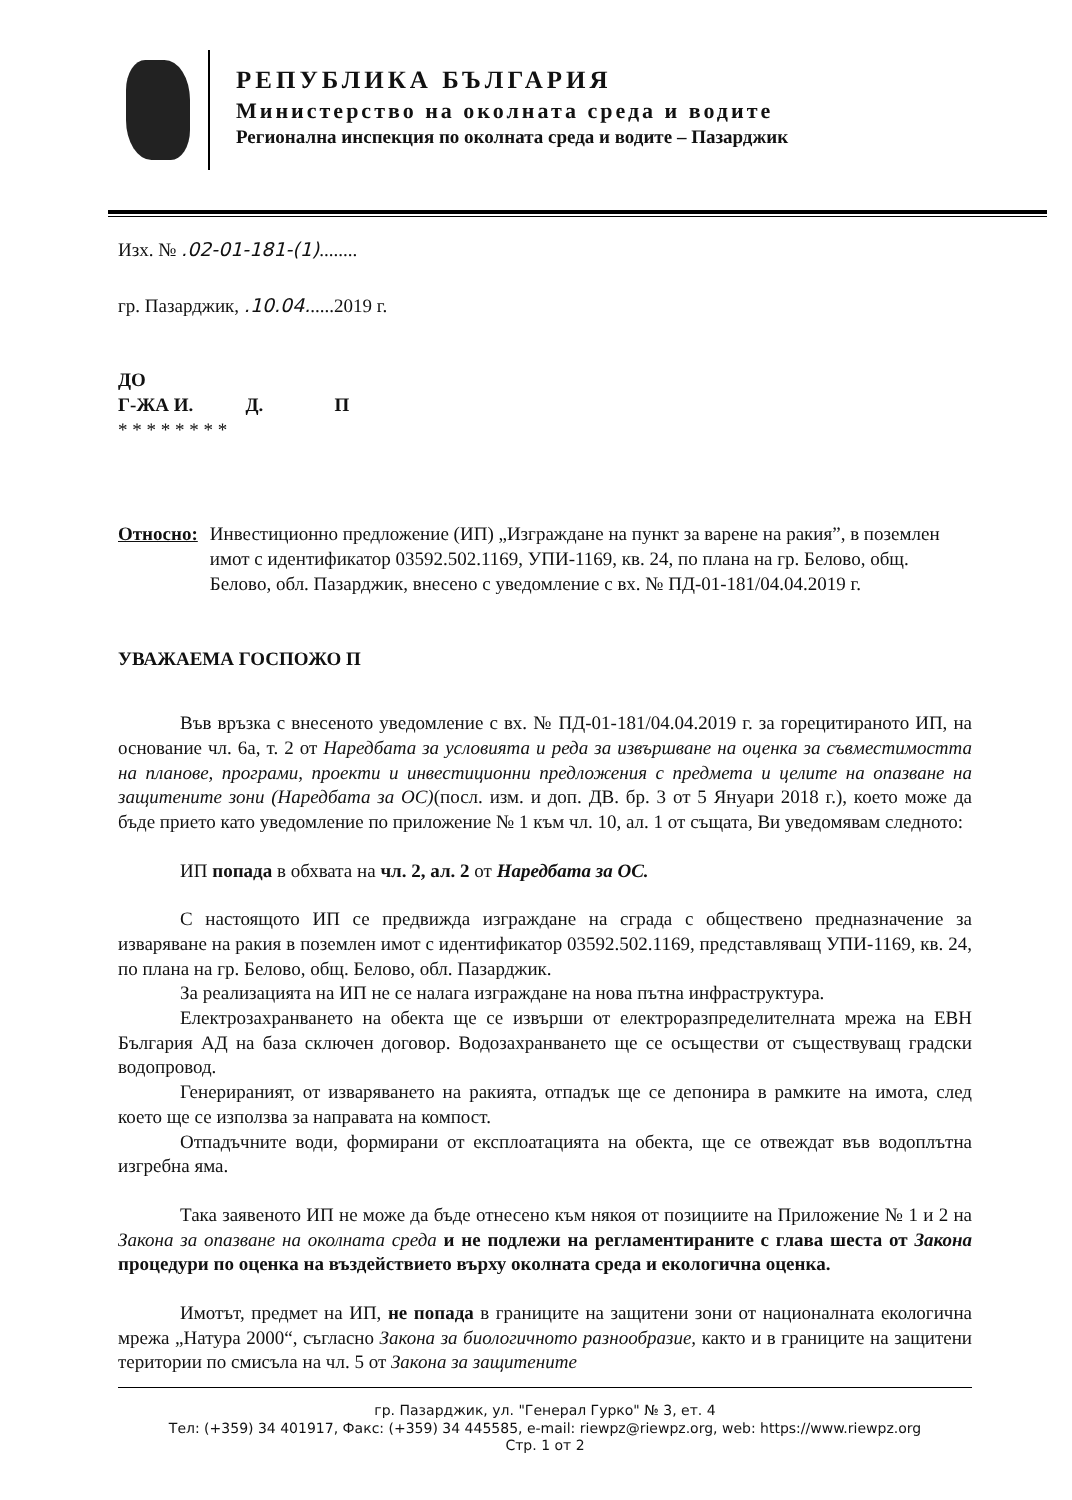РЕПУБЛИКА БЪЛГАРИЯ
Министерство на околната среда и водите
Регионална инспекция по околната среда и водите – Пазарджик
Изх. № .02-01-181-(1)........
гр. Пазарджик, .10.04......2019 г.
ДО
Г-ЖА И. Д. П
* * * * * * * *
Относно: Инвестиционно предложение (ИП) „Изграждане на пункт за варене на ракия”, в поземлен имот с идентификатор 03592.502.1169, УПИ-1169, кв. 24, по плана на гр. Белово, общ. Белово, обл. Пазарджик, внесено с уведомление с вх. № ПД-01-181/04.04.2019 г.
УВАЖАЕМА ГОСПОЖО П
Във връзка с внесеното уведомление с вх. № ПД-01-181/04.04.2019 г. за горецитираното ИП, на основание чл. 6а, т. 2 от Наредбата за условията и реда за извършване на оценка за съвместимостта на планове, програми, проекти и инвестиционни предложения с предмета и целите на опазване на защитените зони (Наредбата за ОС)(посл. изм. и доп. ДВ. бр. 3 от 5 Януари 2018 г.), което може да бъде прието като уведомление по приложение № 1 към чл. 10, ал. 1 от същата, Ви уведомявам следното:
ИП попада в обхвата на чл. 2, ал. 2 от Наредбата за ОС.
С настоящото ИП се предвижда изграждане на сграда с обществено предназначение за изваряване на ракия в поземлен имот с идентификатор 03592.502.1169, представляващ УПИ-1169, кв. 24, по плана на гр. Белово, общ. Белово, обл. Пазарджик.
За реализацията на ИП не се налага изграждане на нова пътна инфраструктура.
Електрозахранването на обекта ще се извърши от електроразпределителната мрежа на ЕВН България АД на база сключен договор. Водозахранването ще се осъществи от съществуващ градски водопровод.
Генерираният, от изваряването на ракията, отпадък ще се депонира в рамките на имота, след което ще се използва за направата на компост.
Отпадъчните води, формирани от експлоатацията на обекта, ще се отвеждат във водоплътна изгребна яма.
Така заявеното ИП не може да бъде отнесено към някоя от позициите на Приложение № 1 и 2 на Закона за опазване на околната среда и не подлежи на регламентираните с глава шеста от Закона процедури по оценка на въздействието върху околната среда и екологична оценка.
Имотът, предмет на ИП, не попада в границите на защитени зони от националната екологична мрежа „Натура 2000“, съгласно Закона за биологичното разнообразие, както и в границите на защитени територии по смисъла на чл. 5 от Закона за защитените
гр. Пазарджик, ул. "Генерал Гурко" № 3, ет. 4
Тел: (+359) 34 401917, Факс: (+359) 34 445585, e-mail: riewpz@riewpz.org, web: https://www.riewpz.org
Стр. 1 от 2